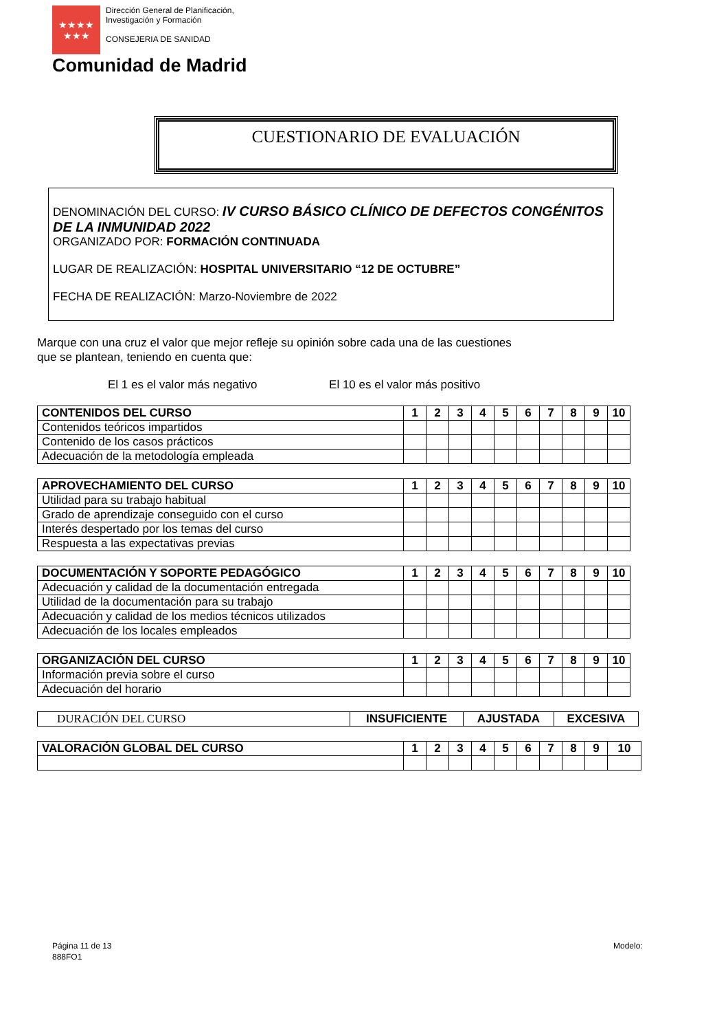★★★★
★★★
Dirección General de Planificación,
Investigación y Formación
CONSEJERIA DE SANIDAD
Comunidad de Madrid
CUESTIONARIO DE EVALUACIÓN
DENOMINACIÓN DEL CURSO: IV CURSO BÁSICO CLÍNICO DE DEFECTOS CONGÉNITOS DE LA INMUNIDAD 2022
ORGANIZADO POR: FORMACIÓN CONTINUADA
LUGAR DE REALIZACIÓN: HOSPITAL UNIVERSITARIO “12 DE OCTUBRE”
FECHA DE REALIZACIÓN: Marzo-Noviembre de 2022
Marque con una cruz el valor que mejor refleje su opinión sobre cada una de las cuestiones
que se plantean, teniendo en cuenta que:
El 1 es el valor más negativo El 10 es el valor más positivo
| CONTENIDOS DEL CURSO | 1 | 2 | 3 | 4 | 5 | 6 | 7 | 8 | 9 | 10 |
| Contenidos teóricos impartidos | | | | | | | | | | |
| Contenido de los casos prácticos | | | | | | | | | | |
| Adecuación de la metodología empleada | | | | | | | | | | |
| APROVECHAMIENTO DEL CURSO | 1 | 2 | 3 | 4 | 5 | 6 | 7 | 8 | 9 | 10 |
| Utilidad para su trabajo habitual | | | | | | | | | | |
| Grado de aprendizaje conseguido con el curso | | | | | | | | | | |
| Interés despertado por los temas del curso | | | | | | | | | | |
| Respuesta a las expectativas previas | | | | | | | | | | |
| DOCUMENTACIÓN Y SOPORTE PEDAGÓGICO | 1 | 2 | 3 | 4 | 5 | 6 | 7 | 8 | 9 | 10 |
| Adecuación y calidad de la documentación entregada | | | | | | | | | | |
| Utilidad de la documentación para su trabajo | | | | | | | | | | |
| Adecuación y calidad de los medios técnicos utilizados | | | | | | | | | | |
| Adecuación de los locales empleados | | | | | | | | | | |
| ORGANIZACIÓN DEL CURSO | 1 | 2 | 3 | 4 | 5 | 6 | 7 | 8 | 9 | 10 |
| Información previa sobre el curso | | | | | | | | | | |
| Adecuación del horario | | | | | | | | | | |
| DURACIÓN DEL CURSO | INSUFICIENTE | AJUSTADA | EXCESIVA |
| VALORACIÓN GLOBAL DEL CURSO | 1 | 2 | 3 | 4 | 5 | 6 | 7 | 8 | 9 | 10 |
Página 11 de 13
888FO1
Modelo: